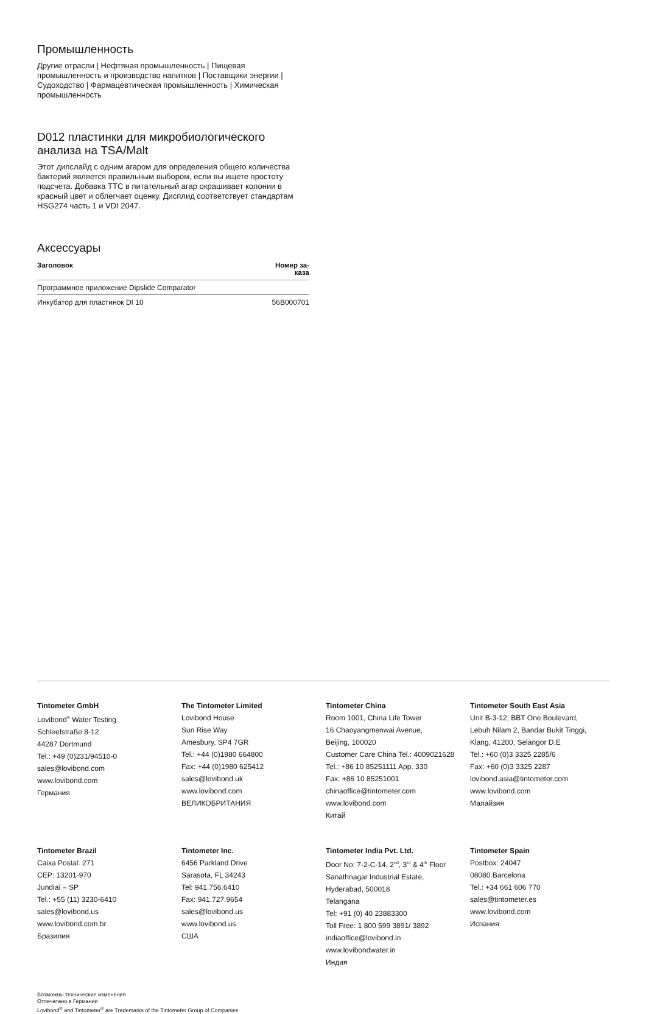Промышленность
Другие отрасли | Нефтяная промышленность | Пищевая промышленность и производство напитков | Поставщики энергии | Судоходство | Фармацевтическая промышленность | Химическая промышленность
D012 пластинки для микробиологического анализа на TSA/Malt
Этот дипслайд с одним агаром для определения общего количества бактерий является правильным выбором, если вы ищете простоту подсчета. Добавка TTC в питательный агар окрашивает колонии в красный цвет и облегчает оценку. Дисплид соответствует стандартам HSG274 часть 1 и VDI 2047.
Аксессуары
| Заголовок | Номер за- каза |
| --- | --- |
| Программное приложение Dipslide Comparator | |
| Инкубатор для пластинок DI 10 | 56B000701 |
Tintometer GmbH
Lovibond<sup>®</sup> Water Testing
Schleefstraße 8-12
44287 Dortmund
Tel.: +49 (0)231/94510-0
sales@lovibond.com
www.lovibond.com
Германия
The Tintometer Limited
Lovibond House
Sun Rise Way
Amesbury, SP4 7GR
Tel.: +44 (0)1980 664800
Fax: +44 (0)1980 625412
sales@lovibond.uk
www.lovibond.com
ВЕЛИКОБРИТАНИЯ
Tintometer China
Room 1001, China Life Tower
16 Chaoyangmenwai Avenue,
Beijing, 100020
Customer Care China Tel.: 4009021628
Tel.: +86 10 85251111 App. 330
Fax: +86 10 85251001
chinaoffice@tintometer.com
www.lovibond.com
Китай
Tintometer South East Asia
Unit B-3-12, BBT One Boulevard,
Lebuh Nilam 2, Bandar Bukit Tinggi,
Klang, 41200, Selangor D.E
Tel.: +60 (0)3 3325 2285/6
Fax: +60 (0)3 3325 2287
lovibond.asia@tintometer.com
www.lovibond.com
Малайзия
Tintometer Brazil
Caixa Postal: 271
CEP: 13201-970
Jundiaí – SP
Tel.: +55 (11) 3230-6410
sales@lovibond.us
www.lovibond.com.br
Бразилия
Tintometer Inc.
6456 Parkland Drive
Sarasota, FL 34243
Tel: 941.756.6410
Fax: 941.727.9654
sales@lovibond.us
www.lovibond.us
США
Tintometer India Pvt. Ltd.
Door No: 7-2-C-14, 2<sup>nd</sup>, 3<sup>rd</sup> & 4<sup>th</sup> Floor
Sanathnagar Industrial Estate,
Hyderabad, 500018
Telangana
Tel: +91 (0) 40 23883300
Toll Free: 1 800 599 3891/ 3892
indiaoffice@lovibond.in
www.lovibondwater.in
Индия
Tintometer Spain
Postbox: 24047
08080 Barcelona
Tel.: +34 661 606 770
sales@tintometer.es
www.lovibond.com
Испания
Возможны технические изменения
Отпечатано в Германии
Lovibond<sup>®</sup> and Tintometer<sup>®</sup> are Trademarks of the Tintometer Group of Companies